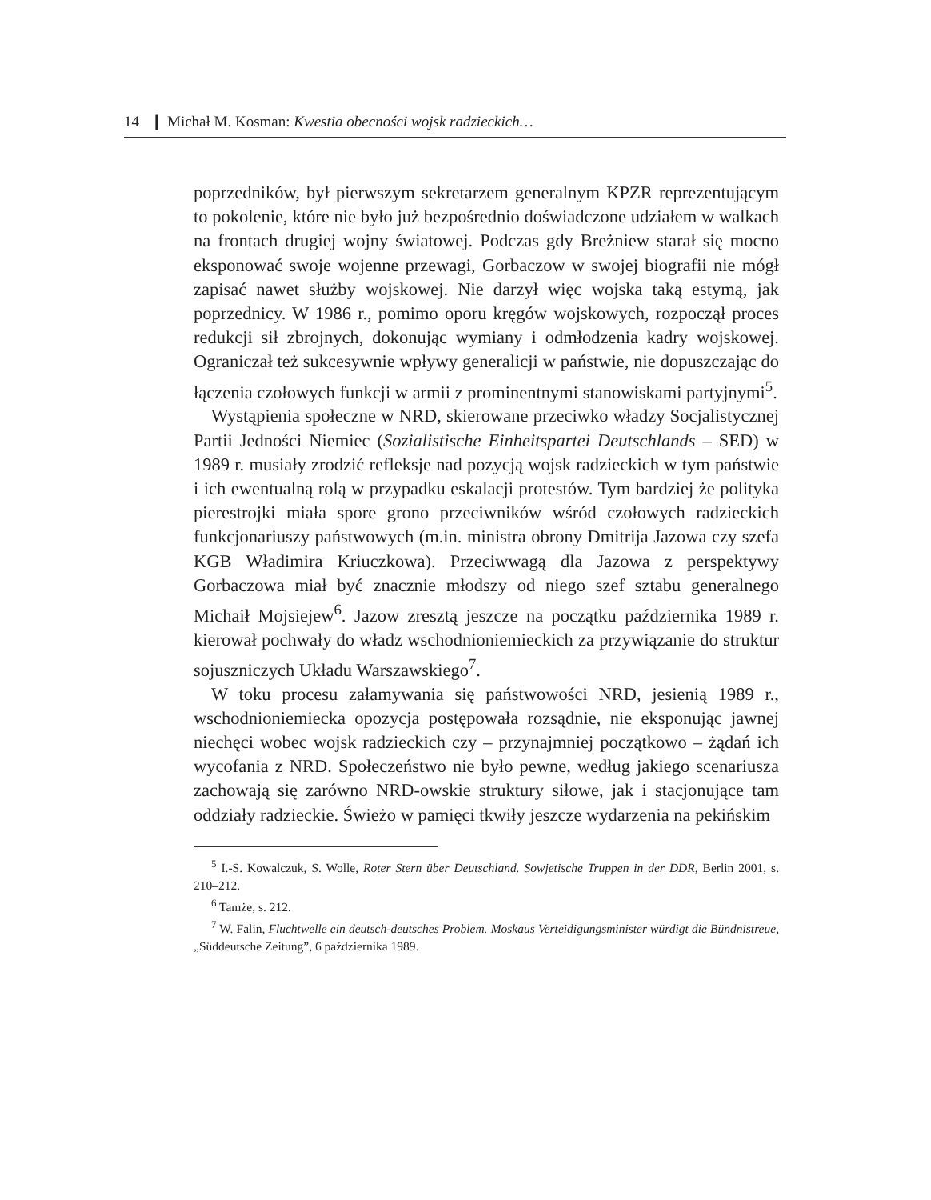14 ❙ Michał M. Kosman: Kwestia obecności wojsk radzieckich…
poprzedników, był pierwszym sekretarzem generalnym KPZR reprezentującym to pokolenie, które nie było już bezpośrednio doświadczone udziałem w walkach na frontach drugiej wojny światowej. Podczas gdy Breżniew starał się mocno eksponować swoje wojenne przewagi, Gorbaczow w swojej biografii nie mógł zapisać nawet służby wojskowej. Nie darzył więc wojska taką estymą, jak poprzednicy. W 1986 r., pomimo oporu kręgów wojskowych, rozpoczął proces redukcji sił zbrojnych, dokonując wymiany i odmłodzenia kadry wojskowej. Ograniczał też sukcesywnie wpływy generalicji w państwie, nie dopuszczając do łączenia czołowych funkcji w armii z prominentnymi stanowiskami partyjnymi<sup>5</sup>.
Wystąpienia społeczne w NRD, skierowane przeciwko władzy Socjalistycznej Partii Jedności Niemiec (Sozialistische Einheitspartei Deutschlands – SED) w 1989 r. musiały zrodzić refleksje nad pozycją wojsk radzieckich w tym państwie i ich ewentualną rolą w przypadku eskalacji protestów. Tym bardziej że polityka pierestrojki miała spore grono przeciwników wśród czołowych radzieckich funkcjonariuszy państwowych (m.in. ministra obrony Dmitrija Jazowa czy szefa KGB Władimira Kriuczkowa). Przeciwwagą dla Jazowa z perspektywy Gorbaczowa miał być znacznie młodszy od niego szef sztabu generalnego Michaił Mojsiejew<sup>6</sup>. Jazow zresztą jeszcze na początku października 1989 r. kierował pochwały do władz wschodnioniemieckich za przywiązanie do struktur sojuszniczych Układu Warszawskiego<sup>7</sup>.
W toku procesu załamywania się państwowości NRD, jesienią 1989 r., wschodnioniemiecka opozycja postępowała rozsądnie, nie eksponując jawnej niechęci wobec wojsk radzieckich czy – przynajmniej początkowo – żądań ich wycofania z NRD. Społeczeństwo nie było pewne, według jakiego scenariusza zachowają się zarówno NRD-owskie struktury siłowe, jak i stacjonujące tam oddziały radzieckie. Świeżo w pamięci tkwiły jeszcze wydarzenia na pekińskim
<sup>5</sup> I.-S. Kowalczuk, S. Wolle, Roter Stern über Deutschland. Sowjetische Truppen in der DDR, Berlin 2001, s. 210–212.
<sup>6</sup> Tamże, s. 212.
<sup>7</sup> W. Falin, Fluchtwelle ein deutsch-deutsches Problem. Moskaus Verteidigungsminister würdigt die Bündnistreue, „Süddeutsche Zeitung”, 6 października 1989.